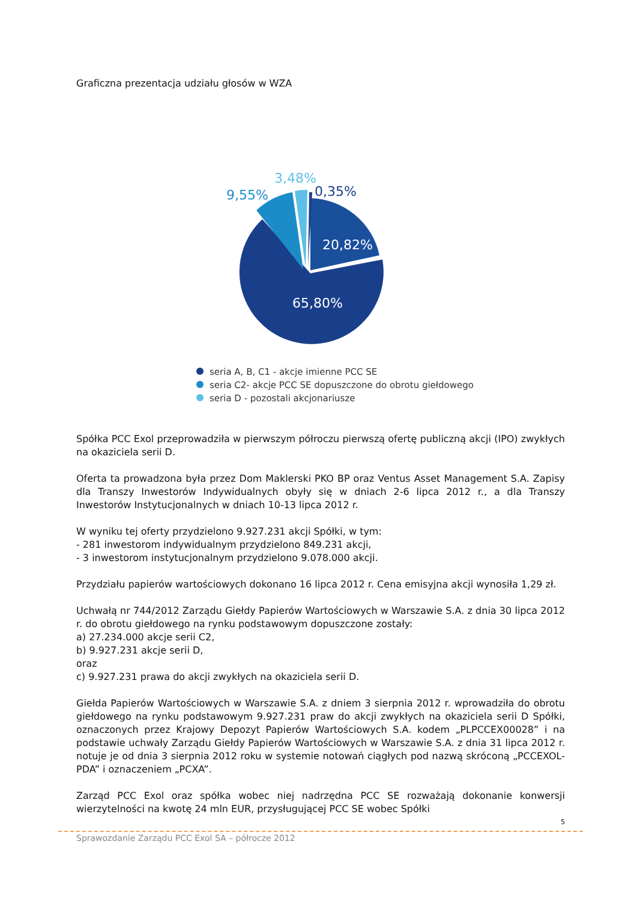Graficzna prezentacja udziału głosów w WZA
9,55%
3,48%
0,35%
20,82%
65,80%
seria A, B, C1 - akcje imienne PCC SE
seria C2- akcje PCC SE dopuszczone do obrotu giełdowego
seria D - pozostali akcjonariusze
Spółka PCC Exol przeprowadziła w pierwszym półroczu pierwszą ofertę publiczną akcji (IPO) zwykłych na okaziciela serii D.
Oferta ta prowadzona była przez Dom Maklerski PKO BP oraz Ventus Asset Management S.A. Zapisy dla Transzy Inwestorów Indywidualnych obyły się w dniach 2-6 lipca 2012 r., a dla Transzy Inwestorów Instytucjonalnych w dniach 10-13 lipca 2012 r.
W wyniku tej oferty przydzielono 9.927.231 akcji Spółki, w tym:
- 281 inwestorom indywidualnym przydzielono 849.231 akcji,
- 3 inwestorom instytucjonalnym przydzielono 9.078.000 akcji.
Przydziału papierów wartościowych dokonano 16 lipca 2012 r. Cena emisyjna akcji wynosiła 1,29 zł.
Uchwałą nr 744/2012 Zarządu Giełdy Papierów Wartościowych w Warszawie S.A. z dnia 30 lipca 2012 r. do obrotu giełdowego na rynku podstawowym dopuszczone zostały:
a) 27.234.000 akcje serii C2,
b) 9.927.231 akcje serii D,
oraz
c) 9.927.231 prawa do akcji zwykłych na okaziciela serii D.
Giełda Papierów Wartościowych w Warszawie S.A. z dniem 3 sierpnia 2012 r. wprowadziła do obrotu giełdowego na rynku podstawowym 9.927.231 praw do akcji zwykłych na okaziciela serii D Spółki, oznaczonych przez Krajowy Depozyt Papierów Wartościowych S.A. kodem „PLPCCEX00028” i na podstawie uchwały Zarządu Giełdy Papierów Wartościowych w Warszawie S.A. z dnia 31 lipca 2012 r. notuje je od dnia 3 sierpnia 2012 roku w systemie notowań ciągłych pod nazwą skróconą „PCCEXOL-PDA” i oznaczeniem „PCXA”.
Zarząd PCC Exol oraz spółka wobec niej nadrzędna PCC SE rozważają dokonanie konwersji wierzytelności na kwotę 24 mln EUR, przysługującej PCC SE wobec Spółki
5
Sprawozdanie Zarządu PCC Exol SA – półrocze 2012